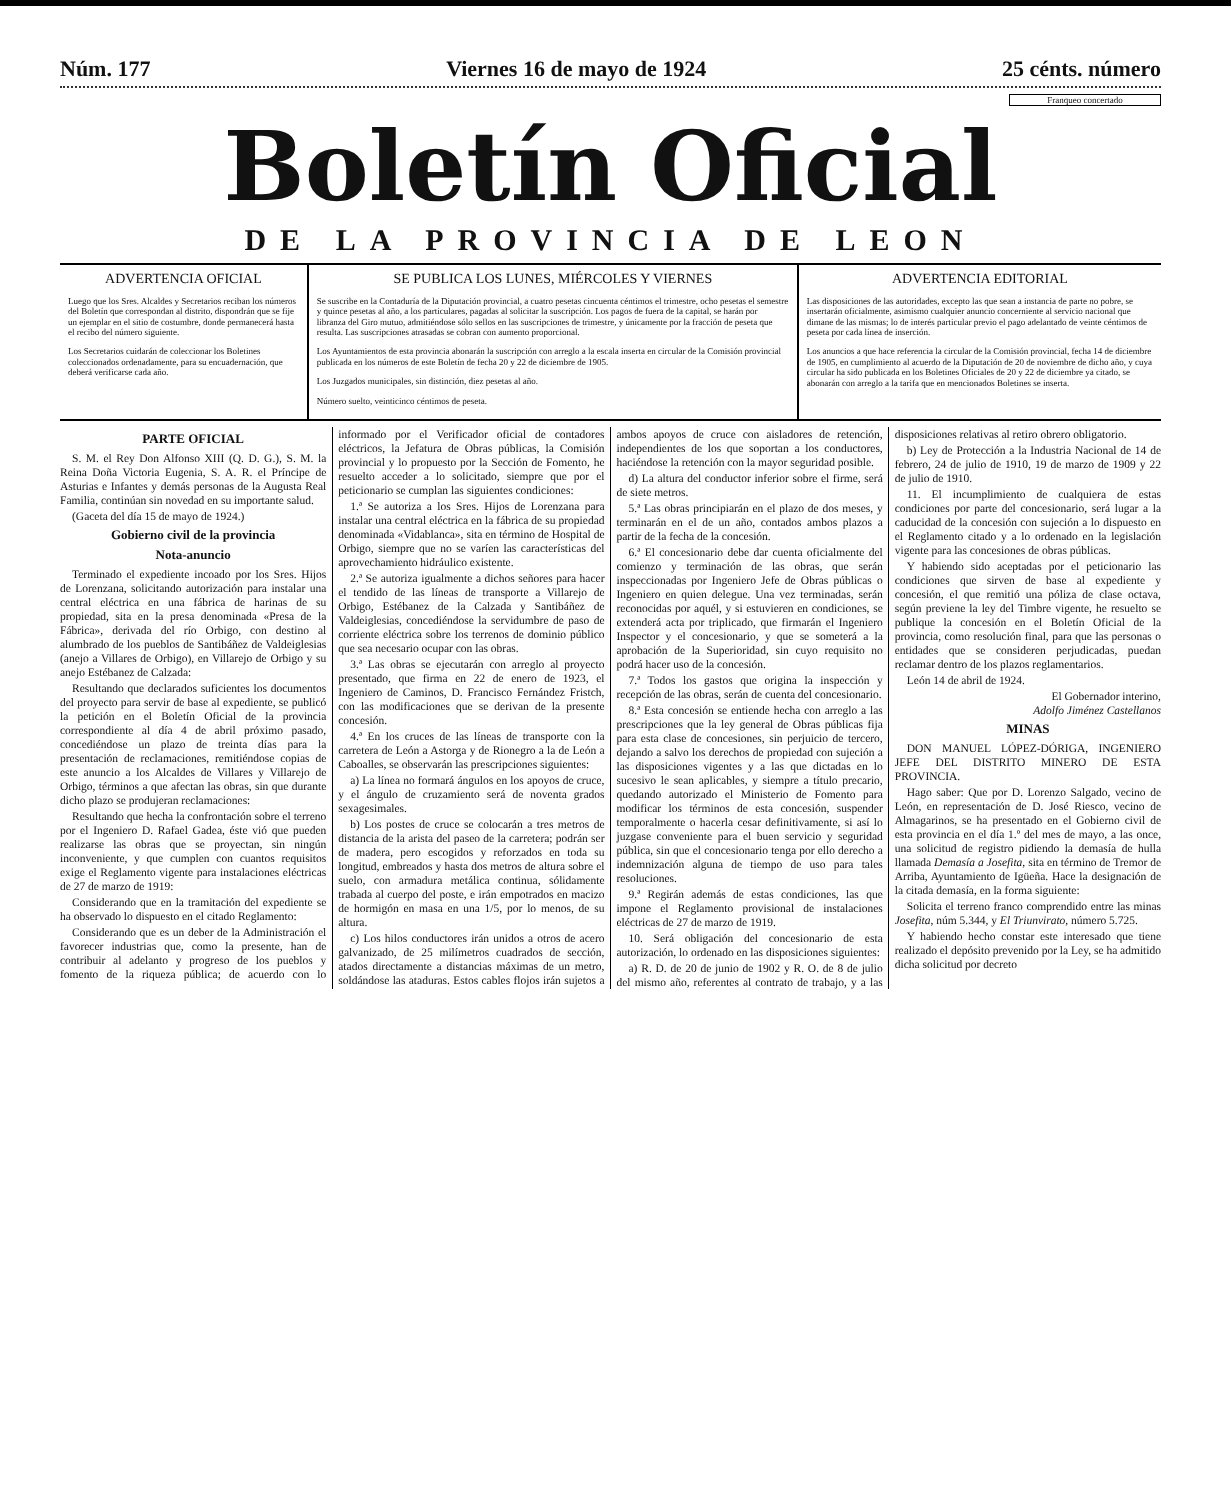Núm. 177 Viernes 16 de mayo de 1924 25 cénts. número
Franqueo concertado
Boletín Oficial
DE LA PROVINCIA DE LEON
ADVERTENCIA OFICIAL
Luego que los Sres. Alcaldes y Secretarios reciban los números del Boletín que correspondan al distrito, dispondrán que se fije un ejemplar en el sitio de costumbre, donde permanecerá hasta el recibo del número siguiente.
Los Secretarios cuidarán de coleccionar los Boletines coleccionados ordenadamente, para su encuadernación, que deberá verificarse cada año.
SE PUBLICA LOS LUNES, MIÉRCOLES Y VIERNES
Se suscribe en la Contaduría de la Diputación provincial, a cuatro pesetas cincuenta céntimos el trimestre, ocho pesetas el semestre y quince pesetas al año, a los particulares, pagadas al solicitar la suscripción. Los pagos de fuera de la capital, se harán por libranza del Giro mutuo, admitiéndose sólo sellos en las suscripciones de trimestre, y únicamente por la fracción de peseta que resulta. Las suscripciones atrasadas se cobran con aumento proporcional.
Los Ayuntamientos de esta provincia abonarán la suscripción con arreglo a la escala inserta en circular de la Comisión provincial publicada en los números de este Boletín de fecha 20 y 22 de diciembre de 1905.
Los Juzgados municipales, sin distinción, diez pesetas al año.
Número suelto, veinticinco céntimos de peseta.
ADVERTENCIA EDITORIAL
Las disposiciones de las autoridades, excepto las que sean a instancia de parte no pobre, se insertarán oficialmente, asimismo cualquier anuncio concerniente al servicio nacional que dimane de las mismas; lo de interés particular previo el pago adelantado de veinte céntimos de peseta por cada línea de inserción.
Los anuncios a que hace referencia la circular de la Comisión provincial, fecha 14 de diciembre de 1905, en cumplimiento al acuerdo de la Diputación de 20 de noviembre de dicho año, y cuya circular ha sido publicada en los Boletines Oficiales de 20 y 22 de diciembre ya citado, se abonarán con arreglo a la tarifa que en mencionados Boletines se inserta.
PARTE OFICIAL
S. M. el Rey Don Alfonso XIII (Q. D. G.), S. M. la Reina Doña Victoria Eugenia, S. A. R. el Príncipe de Asturias e Infantes y demás personas de la Augusta Real Familia, continúan sin novedad en su importante salud.
(Gaceta del día 15 de mayo de 1924.)
Gobierno civil de la provincia
Nota-anuncio
Terminado el expediente incoado por los Sres. Hijos de Lorenzana, solicitando autorización para instalar una central eléctrica en una fábrica de harinas de su propiedad, sita en la presa denominada «Presa de la Fábrica», derivada del río Orbigo, con destino al alumbrado de los pueblos de Santibáñez de Valdeiglesias (anejo a Villares de Orbigo), en Villarejo de Orbigo y su anejo Estébanez de Calzada:
Resultando que declarados suficientes los documentos del proyecto para servir de base al expediente, se publicó la petición en el Boletín Oficial de la provincia correspondiente al día 4 de abril próximo pasado, concediéndose un plazo de treinta días para la presentación de reclamaciones, remitiéndose copias de este anuncio a los Alcaldes de Villares y Villarejo de Orbigo, términos a que afectan las obras, sin que durante dicho plazo se produjeran reclamaciones:
Resultando que hecha la confrontación sobre el terreno por el Ingeniero D. Rafael Gadea, éste vió que pueden realizarse las obras que se proyectan, sin ningún inconveniente, y que cumplen con cuantos requisitos exige el Reglamento vigente para instalaciones eléctricas de 27 de marzo de 1919:
Considerando que en la tramitación del expediente se ha observado lo dispuesto en el citado Reglamento:
Considerando que es un deber de la Administración el favorecer industrias que, como la presente, han de contribuir al adelanto y progreso de los pueblos y fomento de la riqueza pública; de acuerdo con lo informado por el Verificador oficial de contadores eléctricos, la Jefatura de Obras públicas, la Comisión provincial y lo propuesto por la Sección de Fomento, he resuelto acceder a lo solicitado, siempre que por el peticionario se cumplan las siguientes condiciones:
1.ª Se autoriza a los Sres. Hijos de Lorenzana para instalar una central eléctrica en la fábrica de su propiedad denominada «Vidablanca», sita en término de Hospital de Orbigo, siempre que no se varíen las características del aprovechamiento hidráulico existente.
2.ª Se autoriza igualmente a dichos señores para hacer el tendido de las líneas de transporte a Villarejo de Orbigo, Estébanez de la Calzada y Santibáñez de Valdeiglesias, concediéndose la servidumbre de paso de corriente eléctrica sobre los terrenos de dominio público que sea necesario ocupar con las obras.
3.ª Las obras se ejecutarán con arreglo al proyecto presentado, que firma en 22 de enero de 1923, el Ingeniero de Caminos, D. Francisco Fernández Fristch, con las modificaciones que se derivan de la presente concesión.
4.ª En los cruces de las líneas de transporte con la carretera de León a Astorga y de Rionegro a la de León a Caboalles, se observarán las prescripciones siguientes:
a) La línea no formará ángulos en los apoyos de cruce, y el ángulo de cruzamiento será de noventa grados sexagesimales.
b) Los postes de cruce se colocarán a tres metros de distancia de la arista del paseo de la carretera; podrán ser de madera, pero escogidos y reforzados en toda su longitud, embreados y hasta dos metros de altura sobre el suelo, con armadura metálica continua, sólidamente trabada al cuerpo del poste, e irán empotrados en macizo de hormigón en masa en una 1/5, por lo menos, de su altura.
c) Los hilos conductores irán unidos a otros de acero galvanizado, de 25 milímetros cuadrados de sección, atados directamente a distancias máximas de un metro, soldándose las ataduras. Estos cables flojos irán sujetos a ambos apoyos de cruce con aisladores de retención, independientes de los que soportan a los conductores, haciéndose la retención con la mayor seguridad posible.
d) La altura del conductor inferior sobre el firme, será de siete metros.
5.ª Las obras principiarán en el plazo de dos meses, y terminarán en el de un año, contados ambos plazos a partir de la fecha de la concesión.
6.ª El concesionario debe dar cuenta oficialmente del comienzo y terminación de las obras, que serán inspeccionadas por Ingeniero Jefe de Obras públicas o Ingeniero en quien delegue. Una vez terminadas, serán reconocidas por aquél, y si estuvieren en condiciones, se extenderá acta por triplicado, que firmarán el Ingeniero Inspector y el concesionario, y que se someterá a la aprobación de la Superioridad, sin cuyo requisito no podrá hacer uso de la concesión.
7.ª Todos los gastos que origina la inspección y recepción de las obras, serán de cuenta del concesionario.
8.ª Esta concesión se entiende hecha con arreglo a las prescripciones que la ley general de Obras públicas fija para esta clase de concesiones, sin perjuicio de tercero, dejando a salvo los derechos de propiedad con sujeción a las disposiciones vigentes y a las que dictadas en lo sucesivo le sean aplicables, y siempre a título precario, quedando autorizado el Ministerio de Fomento para modificar los términos de esta concesión, suspender temporalmente o hacerla cesar definitivamente, si así lo juzgase conveniente para el buen servicio y seguridad pública, sin que el concesionario tenga por ello derecho a indemnización alguna de tiempo de uso para tales resoluciones.
9.ª Regirán además de estas condiciones, las que impone el Reglamento provisional de instalaciones eléctricas de 27 de marzo de 1919.
10. Será obligación del concesionario de esta autorización, lo ordenado en las disposiciones siguientes:
a) R. D. de 20 de junio de 1902 y R. O. de 8 de julio del mismo año, referentes al contrato de trabajo, y a las disposiciones relativas al retiro obrero obligatorio.
b) Ley de Protección a la Industria Nacional de 14 de febrero, 24 de julio de 1910, 19 de marzo de 1909 y 22 de julio de 1910.
11. El incumplimiento de cualquiera de estas condiciones por parte del concesionario, será lugar a la caducidad de la concesión con sujeción a lo dispuesto en el Reglamento citado y a lo ordenado en la legislación vigente para las concesiones de obras públicas.
Y habiendo sido aceptadas por el peticionario las condiciones que sirven de base al expediente y concesión, el que remitió una póliza de clase octava, según previene la ley del Timbre vigente, he resuelto se publique la concesión en el Boletín Oficial de la provincia, como resolución final, para que las personas o entidades que se consideren perjudicadas, puedan reclamar dentro de los plazos reglamentarios.
León 14 de abril de 1924.
El Gobernador interino,
Adolfo Jiménez Castellanos
MINAS
DON MANUEL LÓPEZ-DÓRIGA, INGENIERO JEFE DEL DISTRITO MINERO DE ESTA PROVINCIA.
Hago saber: Que por D. Lorenzo Salgado, vecino de León, en representación de D. José Riesco, vecino de Almagarinos, se ha presentado en el Gobierno civil de esta provincia en el día 1.º del mes de mayo, a las once, una solicitud de registro pidiendo la demasía de hulla llamada Demasía a Josefita, sita en término de Tremor de Arriba, Ayuntamiento de Igüeña. Hace la designación de la citada demasía, en la forma siguiente:
Solicita el terreno franco comprendido entre las minas Josefita, núm 5.344, y El Triunvirato, número 5.725.
Y habiendo hecho constar este interesado que tiene realizado el depósito prevenido por la Ley, se ha admitido dicha solicitud por decreto